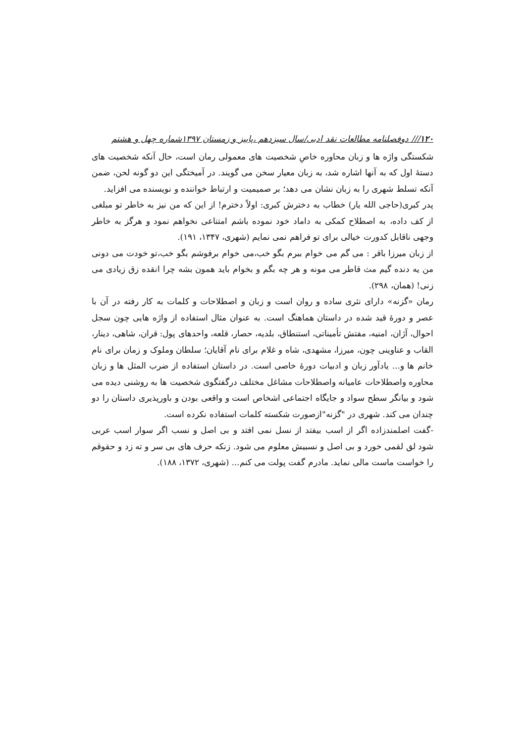۱۲۰/// دوفصلنامه مطالعات نقد ادبی/سال سیزدهم ،پاییز و زمستان ۱۳۹۷شماره چهل و هشتم
شکستگی واژه ها و زبان محاوره خاصِ شخصیت های معمولی رمان است، حال آنکه شخصیت های دستۀ اول که به آنها اشاره شد، به زبان معیار سخن می گویند. در آمیختگی این دو گونه لحن، ضمن آنکه تسلط شهری را به زبان نشان می دهد؛ بر صمیمیت و ارتباط خواننده و نویسنده می افزاید.
پدر کبری(حاجی الله یار) خطاب به دخترش کبری: اولاً دخترم! از این که من نیز به خاطر تو مبلغی از کف داده، به اصطلاح کمکی به داماد خود نموده باشم امتناعی نخواهم نمود و هرگز به خاطر وجهی ناقابل کدورت خیالی برای تو فراهم نمی نمایم (شهری، ۱۳۴۷، ۱۹۱).
از زبان میرزا باقر : می گم می خوام ببرم بگو خب،می خوام برفوشم بگو خب،تو خودت می دونی من یه دنده گیم مث قاطر می مونه و هر چه بگم و بخوام باید همون بشه چرا انقده زق زیادی می زنی! (همان، ۲۹۸).
رمان «گزنه» دارای نثری ساده و روان است و زبان و اصطلاحات و کلمات به کار رفته در آن با عصر و دورۀ قید شده در داستان هماهنگ است. به عنوان مثال استفاده از واژه هایی چون سجل احوال، آژان، امنیه، مفتش تأمیناتی، استنطاق، بلدیه، حصار، قلعه، واحدهای پول: قران، شاهی، دینار، القاب و عناوینی چون، میرزا، مشهدی، شاه و غلام برای نام آقایان؛ سلطان وملوک و زمان برای نام خانم ها و... یادآور زبان و ادبیات دورۀ خاصی است. در داستان استفاده از ضرب المثل ها و زبان محاوره واصطلاحات عامیانه واصطلاحات مشاغل مختلف درگفتگوی شخصیت ها به روشنی دیده می شود و بیانگر سطح سواد و جایگاه اجتماعی اشخاص است و واقعی بودن و باورپذیری داستان را دو چندان می کند. شهری در "گزنه"ازصورت شکسته کلمات استفاده نکرده است.
-گفت اصلمندزاده اگر از اسب بیفتد از نسل نمی افتد و بی اصل و نسب اگر سوار اسب عربی شود لق لقمی خورد و بی اصل و نسبیش معلوم می شود. زنکه حرف های بی سر و ته زد و حقوقم را خواست ماست مالی نماید. مادرم گفت پولت می کنم... (شهری، ۱۳۷۲، ۱۸۸).